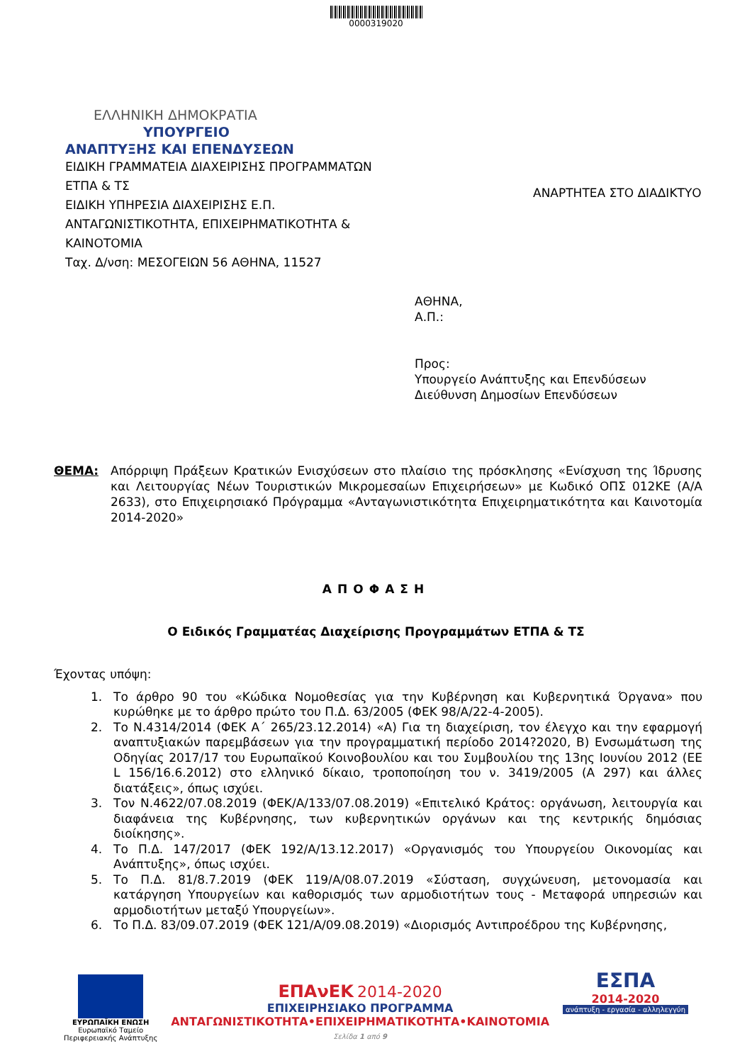0000319020
ΕΛΛΗΝΙΚΗ ΔΗΜΟΚΡΑΤΙΑ
ΥΠΟΥΡΓΕΙΟ
ΑΝΑΠΤΥΞΗΣ ΚΑΙ ΕΠΕΝΔΥΣΕΩΝ
ΕΙΔΙΚΗ ΓΡΑΜΜΑΤΕΙΑ ΔΙΑΧΕΙΡΙΣΗΣ ΠΡΟΓΡΑΜΜΑΤΩΝ
ΕΤΠΑ & ΤΣ
ΕΙΔΙΚΗ ΥΠΗΡΕΣΙΑ ΔΙΑΧΕΙΡΙΣΗΣ Ε.Π.
ΑΝΤΑΓΩΝΙΣΤΙΚΟΤΗΤΑ, ΕΠΙΧΕΙΡΗΜΑΤΙΚΟΤΗΤΑ &
ΚΑΙΝΟΤΟΜΙΑ
Ταχ. Δ/νση: ΜΕΣΟΓΕΙΩΝ 56 ΑΘΗΝΑ, 11527
ΑΝΑΡΤΗΤΕΑ ΣΤΟ ΔΙΑΔΙΚΤΥΟ
ΑΘΗΝΑ,
Α.Π.:
Προς:
Υπουργείο Ανάπτυξης και Επενδύσεων
Διεύθυνση Δημοσίων Επενδύσεων
ΘΕΜΑ: Απόρριψη Πράξεων Κρατικών Ενισχύσεων στο πλαίσιο της πρόσκλησης «Ενίσχυση της Ίδρυσης και Λειτουργίας Νέων Τουριστικών Μικρομεσαίων Επιχειρήσεων» με Κωδικό ΟΠΣ 012ΚΕ (Α/Α 2633), στο Επιχειρησιακό Πρόγραμμα «Ανταγωνιστικότητα Επιχειρηματικότητα και Καινοτομία 2014-2020»
ΑΠΟΦΑΣΗ
Ο Ειδικός Γραμματέας Διαχείρισης Προγραμμάτων ΕΤΠΑ & ΤΣ
Έχοντας υπόψη:
1. Το άρθρο 90 του «Κώδικα Νομοθεσίας για την Κυβέρνηση και Κυβερνητικά Όργανα» που κυρώθηκε με το άρθρο πρώτο του Π.Δ. 63/2005 (ΦΕΚ 98/Α/22-4-2005).
2. Το Ν.4314/2014 (ΦΕΚ Α΄ 265/23.12.2014) «Α) Για τη διαχείριση, τον έλεγχο και την εφαρμογή αναπτυξιακών παρεμβάσεων για την προγραμματική περίοδο 2014?2020, Β) Ενσωμάτωση της Οδηγίας 2017/17 του Ευρωπαϊκού Κοινοβουλίου και του Συμβουλίου της 13ης Ιουνίου 2012 (ΕΕ L 156/16.6.2012) στο ελληνικό δίκαιο, τροποποίηση του ν. 3419/2005 (Α 297) και άλλες διατάξεις», όπως ισχύει.
3. Τον Ν.4622/07.08.2019 (ΦΕΚ/Α/133/07.08.2019) «Επιτελικό Κράτος: οργάνωση, λειτουργία και διαφάνεια της Κυβέρνησης, των κυβερνητικών οργάνων και της κεντρικής δημόσιας διοίκησης».
4. Το Π.Δ. 147/2017 (ΦΕΚ 192/Α/13.12.2017) «Οργανισμός του Υπουργείου Οικονομίας και Ανάπτυξης», όπως ισχύει.
5. Το Π.Δ. 81/8.7.2019 (ΦΕΚ 119/Α/08.07.2019 «Σύσταση, συγχώνευση, μετονομασία και κατάργηση Υπουργείων και καθορισμός των αρμοδιοτήτων τους - Μεταφορά υπηρεσιών και αρμοδιοτήτων μεταξύ Υπουργείων».
6. Το Π.Δ. 83/09.07.2019 (ΦΕΚ 121/Α/09.08.2019) «Διορισμός Αντιπροέδρου της Κυβέρνησης,
ΕΥΡΩΠΑΪΚΗ ΕΝΩΣΗ
Ευρωπαϊκό Ταμείο
Περιφερειακής Ανάπτυξης
ΕΠΑνΕΚ 2014-2020
ΕΠΙΧΕΙΡΗΣΙΑΚΟ ΠΡΟΓΡΑΜΜΑ
ΑΝΤΑΓΩΝΙΣΤΙΚΟΤΗΤΑ•ΕΠΙΧΕΙΡΗΜΑΤΙΚΟΤΗΤΑ•ΚΑΙΝΟΤΟΜΙΑ
Σελίδα 1 από 9
ΕΣΠΑ
2014-2020
ανάπτυξη - εργασία - αλληλεγγύη